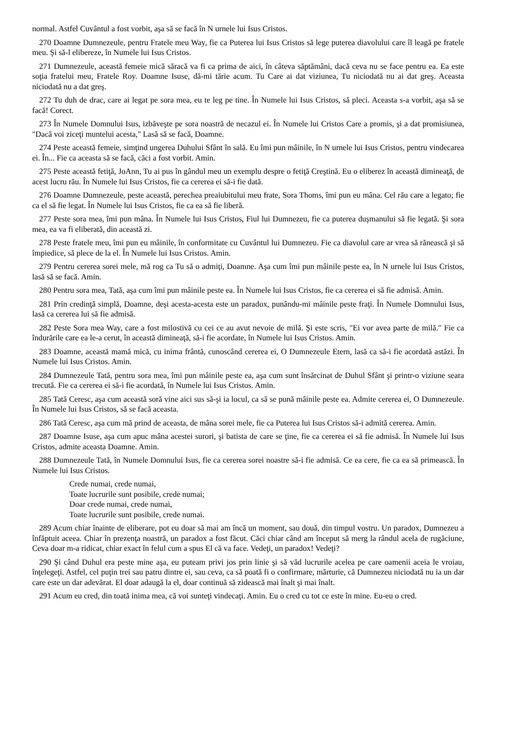normal. Astfel Cuvântul a fost vorbit, aşa să se facă în N urnele lui Isus Cristos.
270 Doamne Dumnezeule, pentru Fratele meu Way, fie ca Puterea lui Isus Cristos să lege puterea diavolului care îl leagă pe fratele meu. Şi să-l elibereze, în Numele lui Isus Cristos.
271 Dumnezeule, această femeie mică săracă va fi ca prima de aici, în câteva săptămâni, dacă ceva nu se face pentru ea. Ea este soţia fratelui meu, Fratele Roy. Doamne Isuse, dă-mi tărie acum. Tu Care ai dat viziunea, Tu niciodată nu ai dat greş. Aceasta niciodată nu a dat greş.
272 Tu duh de drac, care ai legat pe sora mea, eu te leg pe tine. În Numele lui Isus Cristos, să pleci. Aceasta s-a vorbit, aşa să se facă! Corect.
273 În Numele Domnului Isus, izbăveşte pe sora noastră de necazul ei. În Numele lui Cristos Care a promis, şi a dat promisiunea, "Dacă voi ziceţi muntelui acesta," Lasă să se facă, Doamne.
274 Peste această femeie, simţind ungerea Duhului Sfânt în sală. Eu îmi pun mâinile, în N urnele lui Isus Cristos, pentru vindecarea ei. În... Fie ca aceasta să se facă, căci a fost vorbit. Amin.
275 Peste această fetiţă, JoAnn, Tu ai pus în gândul meu un exemplu despre o fetiţă Creştină. Eu o eliberez în această dimineaţă, de acest lucru rău. În Numele lui Isus Cristos, fie ca cererea ei să-i fie dată.
276 Doamne Dumnezeule, peste această, perechea preaiubitului meu frate, Sora Thoms, îmi pun eu mâna. Cel rău care a legato; fie ca el să fie legat. În Numele lui Isus Cristos, fie ca ea să fie liberă.
277 Peste sora mea, îmi pun mâna. În Numele lui Isus Cristos, Fiul lui Dumnezeu, fie ca puterea duşmanului să fie legată. Şi sora mea, ea va fi eliberată, din această zi.
278 Peste fratele meu, îmi pun eu mâinile, în conformitate cu Cuvântul lui Dumnezeu. Fie ca diavolul care ar vrea să rănească şi să împiedice, să plece de la el. În Numele lui Isus Cristos. Amin.
279 Pentru cererea sorei mele, mă rog ca Tu să o admiţi, Doamne. Aşa cum îmi pun mâinile peste ea, în N urnele lui Isus Cristos, lasă să se facă. Amin.
280 Pentru sora mea, Tată, aşa cum îmi pun mâinile peste ea. În Numele lui Isus Cristos, fie ca cererea ei să fie admisă. Amin.
281 Prin credinţă simplă, Doamne, deşi acesta-acesta este un paradox, punându-mi mâinile peste fraţi. În Numele Domnului Isus, lasă ca cererea lui să fie admisă.
282 Peste Sora mea Way, care a fost milostivă cu cei ce au avut nevoie de milă. Şi este scris, "Ei vor avea parte de milă." Fie ca îndurările care ea le-a cerut, în această dimineaţă, să-i fie acordate, în Numele lui Isus Cristos. Amin.
283 Doamne, această mamă mică, cu inima frântă, cunoscând cererea ei, O Dumnezeule Etern, lasă ca să-i fie acordată astăzi. În Numele lui Isus Cristos. Amin.
284 Dumnezeule Tată, pentru sora mea, îmi pun mâinile peste ea, aşa cum sunt însărcinat de Duhul Sfânt şi printr-o viziune seara trecută. Fie ca cererea ei să-i fie acordată, în Numele lui Isus Cristos. Amin.
285 Tată Ceresc, aşa cum această soră vine aici sus să-şi ia locul, ca să se pună mâinile peste ea. Admite cererea ei, O Dumnezeule. În Numele lui Isus Cristos, să se facă aceasta.
286 Tată Ceresc, aşa cum mă prind de aceasta, de mâna sorei mele, fie ca Puterea lui Isus Cristos să-i admită cererea. Amin.
287 Doamne Isuse, aşa cum apuc mâna acestei surori, şi batista de care se ţine, fie ca cererea ei să fie admisă. În Numele lui Isus Cristos, admite aceasta Doamne. Amin.
288 Dumnezeule Tată, în Numele Domnului Isus, fie ca cererea sorei noastre să-i fie admisă. Ce ea cere, fie ca ea să primească. În Numele lui Isus Cristos.
Crede numai, crede numai,
Toate lucrurile sunt posibile, crede numai;
Doar crede numai, crede numai,
Toate lucrurile sunt posibile, crede numai.
289 Acum chiar înainte de eliberare, pot eu doar să mai am încă un moment, sau două, din timpul vostru. Un paradox, Dumnezeu a înfăptuit aceea. Chiar în prezenţa noastră, un paradox a fost făcut. Căci chiar când am început să merg la rândul acela de rugăciune, Ceva doar m-a ridicat, chiar exact în felul cum a spus El că va face. Vedeţi, un paradox! Vedeţi?
290 Şi când Duhul era peste mine aşa, eu puteam privi jos prin linie şi să văd lucrurile acelea pe care oamenii aceia le vroiau, înţelegeţi. Astfel, cel puţin trei sau patru dintre ei, sau ceva, ca să poată fi o confirmare, mărturie, că Dumnezeu niciodată nu ia un dar care este un dar adevărat. El doar adaugă la el, doar continuă să zidească mai înalt şi mai înalt.
291 Acum eu cred, din toată inima mea, că voi sunteţi vindecaţi. Amin. Eu o cred cu tot ce este în mine. Eu-eu o cred.